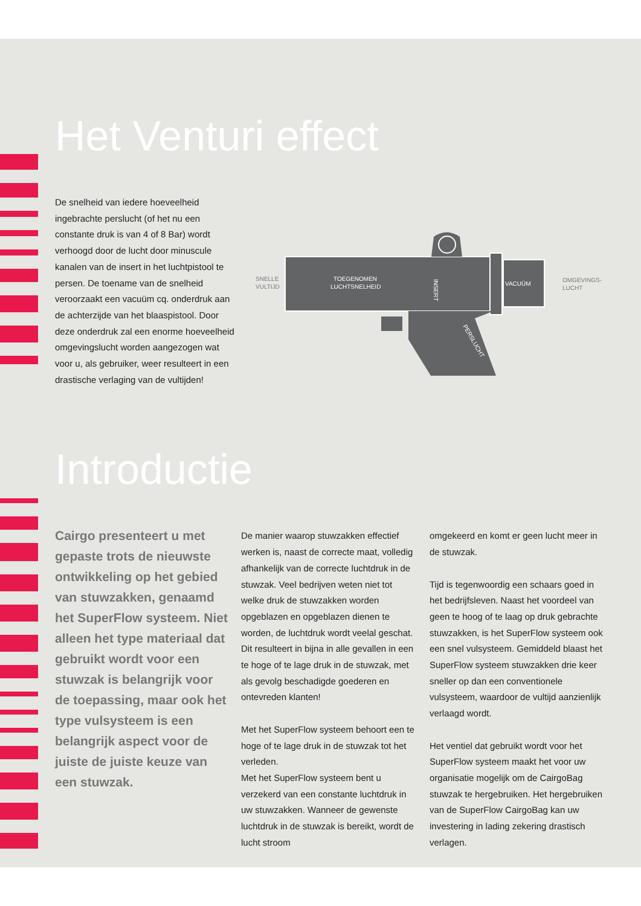Het Venturi effect
De snelheid van iedere hoeveelheid ingebrachte perslucht (of het nu een constante druk is van 4 of 8 Bar) wordt verhoogd door de lucht door minuscule kanalen van de insert in het luchtpistool te persen. De toename van de snelheid veroorzaakt een vacuüm cq. onderdruk aan de achterzijde van het blaaspistool. Door deze onderdruk zal een enorme hoeveelheid omgevingslucht worden aangezogen wat voor u, als gebruiker, weer resulteert in een drastische verlaging van de vultijden!
SNELLE
VULTIJD
TOEGENOMEN
LUCHTSNELHEID
VACUÜM
OMGEVINGS-
LUCHT
INSERT
PERSLUCHT
Introductie
Cairgo presenteert u met gepaste trots de nieuwste ontwikkeling op het gebied van stuwzakken, genaamd het SuperFlow systeem. Niet alleen het type materiaal dat gebruikt wordt voor een stuwzak is belangrijk voor de toepassing, maar ook het type vulsysteem is een belangrijk aspect voor de juiste de juiste keuze van een stuwzak.
De manier waarop stuwzakken effectief werken is, naast de correcte maat, volledig afhankelijk van de correcte luchtdruk in de stuwzak. Veel bedrijven weten niet tot welke druk de stuwzakken worden opgeblazen en opgeblazen dienen te worden, de luchtdruk wordt veelal geschat. Dit resulteert in bijna in alle gevallen in een te hoge of te lage druk in de stuwzak, met als gevolg beschadigde goederen en ontevreden klanten!
Met het SuperFlow systeem behoort een te hoge of te lage druk in de stuwzak tot het verleden.
Met het SuperFlow systeem bent u verzekerd van een constante luchtdruk in uw stuwzakken. Wanneer de gewenste luchtdruk in de stuwzak is bereikt, wordt de lucht stroom
omgekeerd en komt er geen lucht meer in de stuwzak.
Tijd is tegenwoordig een schaars goed in het bedrijfsleven. Naast het voordeel van geen te hoog of te laag op druk gebrachte stuwzakken, is het SuperFlow systeem ook een snel vulsysteem. Gemiddeld blaast het SuperFlow systeem stuwzakken drie keer sneller op dan een conventionele vulsysteem, waardoor de vultijd aanzienlijk verlaagd wordt.
Het ventiel dat gebruikt wordt voor het SuperFlow systeem maakt het voor uw organisatie mogelijk om de CairgoBag stuwzak te hergebruiken. Het hergebruiken van de SuperFlow CairgoBag kan uw investering in lading zekering drastisch verlagen.